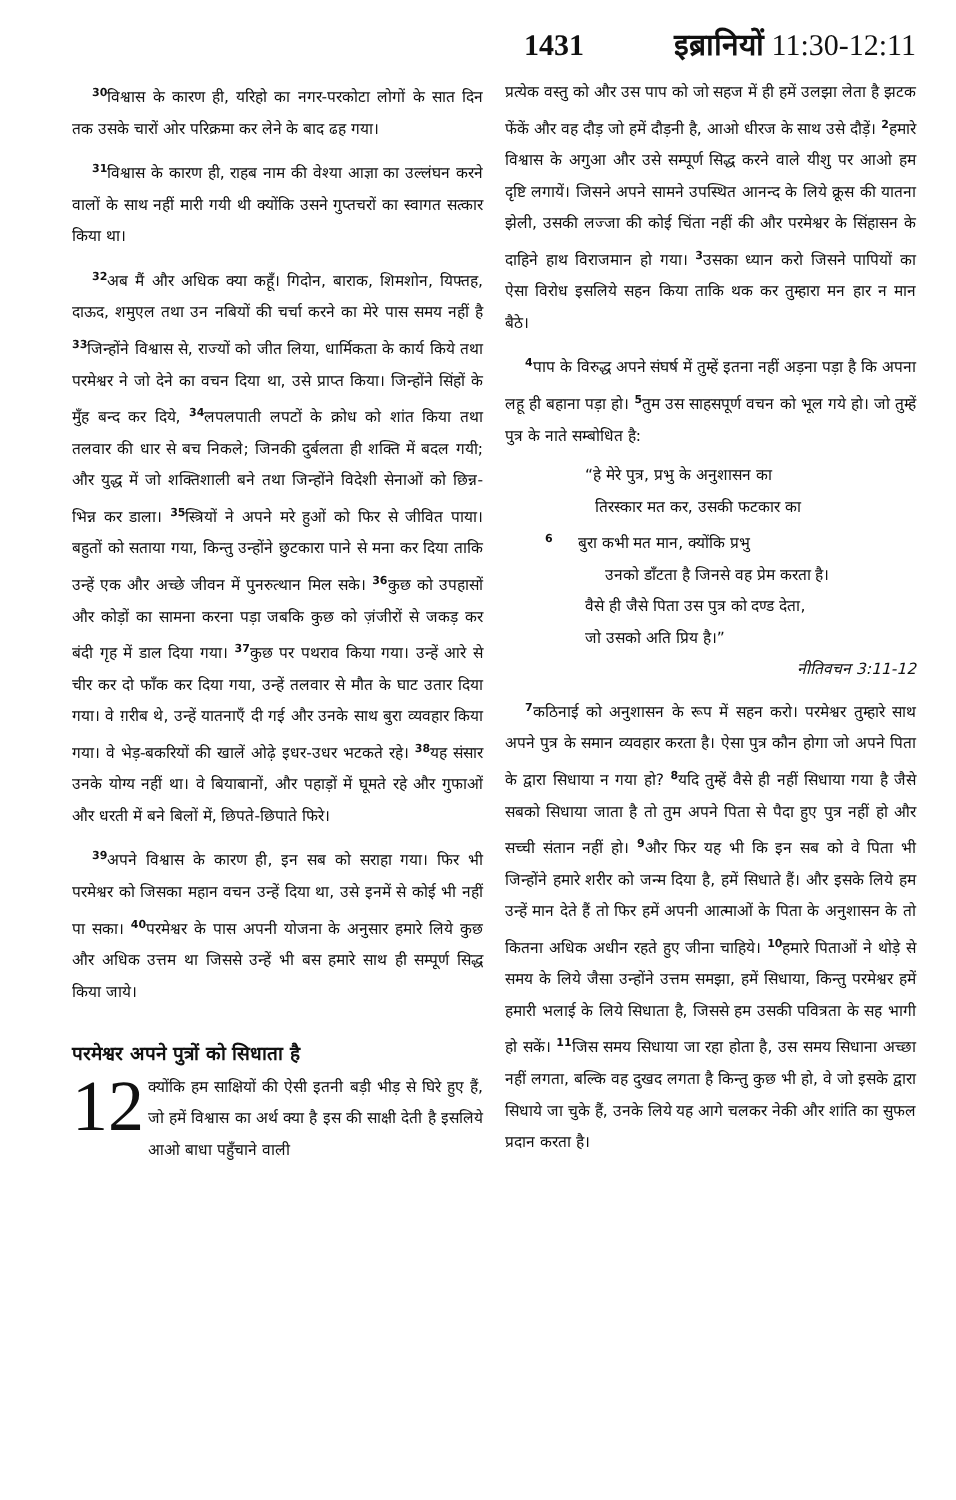1431 इब्रानियों 11:30-12:11
<sup>30</sup> विश्वास के कारण ही, यरिहो का नगर-परकोटा लोगों के सात दिन तक उसके चारों ओर परिक्रमा कर लेने के बाद ढह गया।
<sup>31</sup> विश्वास के कारण ही, राहब नाम की वेश्या आज्ञा का उल्लंघन करने वालों के साथ नहीं मारी गयी थी क्योंकि उसने गुप्तचरों का स्वागत सत्कार किया था।
<sup>32</sup> अब मैं और अधिक क्या कहूँ। गिदोन, बाराक, शिमशोन, यिफ्तह, दाऊद, शमुएल तथा उन नबियों की चर्चा करने का मेरे पास समय नहीं है <sup>33</sup>जिन्होंने विश्वास से, राज्यों को जीत लिया, धार्मिकता के कार्य किये तथा परमेश्वर ने जो देने का वचन दिया था, उसे प्राप्त किया। जिन्होंने सिंहों के मुँह बन्द कर दिये, <sup>34</sup>लपलपाती लपटों के क्रोध को शांत किया तथा तलवार की धार से बच निकले; जिनकी दुर्बलता ही शक्ति में बदल गयी; और युद्ध में जो शक्तिशाली बने तथा जिन्होंने विदेशी सेनाओं को छिन्न-भिन्न कर डाला। <sup>35</sup>स्त्रियों ने अपने मरे हुओं को फिर से जीवित पाया। बहुतों को सताया गया, किन्तु उन्होंने छुटकारा पाने से मना कर दिया ताकि उन्हें एक और अच्छे जीवन में पुनरुत्थान मिल सके। <sup>36</sup>कुछ को उपहासों और कोड़ों का सामना करना पड़ा जबकि कुछ को ज़ंजीरों से जकड़ कर बंदी गृह में डाल दिया गया। <sup>37</sup>कुछ पर पथराव किया गया। उन्हें आरे से चीर कर दो फाँक कर दिया गया, उन्हें तलवार से मौत के घाट उतार दिया गया। वे ग़रीब थे, उन्हें यातनाएँ दी गई और उनके साथ बुरा व्यवहार किया गया। वे भेड़-बकरियों की खालें ओढ़े इधर-उधर भटकते रहे। <sup>38</sup>यह संसार उनके योग्य नहीं था। वे बियाबानों, और पहाड़ों में घूमते रहे और गुफाओं और धरती में बने बिलों में, छिपते-छिपाते फिरे।
<sup>39</sup> अपने विश्वास के कारण ही, इन सब को सराहा गया। फिर भी परमेश्वर को जिसका महान वचन उन्हें दिया था, उसे इनमें से कोई भी नहीं पा सका। <sup>40</sup>परमेश्वर के पास अपनी योजना के अनुसार हमारे लिये कुछ और अधिक उत्तम था जिससे उन्हें भी बस हमारे साथ ही सम्पूर्ण सिद्ध किया जाये।
परमेश्वर अपने पुत्रों को सिधाता है
12 क्योंकि हम साक्षियों की ऐसी इतनी बड़ी भीड़ से घिरे हुए हैं, जो हमें विश्वास का अर्थ क्या है इस की साक्षी देती है इसलिये आओ बाधा पहुँचाने वाली
प्रत्येक वस्तु को और उस पाप को जो सहज में ही हमें उलझा लेता है झटक फेंकें और वह दौड़ जो हमें दौड़नी है, आओ धीरज के साथ उसे दौड़ें। <sup>2</sup>हमारे विश्वास के अगुआ और उसे सम्पूर्ण सिद्ध करने वाले यीशु पर आओ हम दृष्टि लगायें। जिसने अपने सामने उपस्थित आनन्द के लिये क्रूस की यातना झेली, उसकी लज्जा की कोई चिंता नहीं की और परमेश्वर के सिंहासन के दाहिने हाथ विराजमान हो गया। <sup>3</sup>उसका ध्यान करो जिसने पापियों का ऐसा विरोध इसलिये सहन किया ताकि थक कर तुम्हारा मन हार न मान बैठे।
<sup>4</sup> पाप के विरुद्ध अपने संघर्ष में तुम्हें इतना नहीं अड़ना पड़ा है कि अपना लहू ही बहाना पड़ा हो। <sup>5</sup>तुम उस साहसपूर्ण वचन को भूल गये हो। जो तुम्हें पुत्र के नाते सम्बोधित है:
“हे मेरे पुत्र, प्रभु के अनुशासन का
तिरस्कार मत कर, उसकी फटकार का
<sup>6</sup> बुरा कभी मत मान, क्योंकि प्रभु
उनको डाँटता है जिनसे वह प्रेम करता है।
वैसे ही जैसे पिता उस पुत्र को दण्ड देता,
जो उसको अति प्रिय है।”
नीतिवचन 3:11-12
<sup>7</sup> कठिनाई को अनुशासन के रूप में सहन करो। परमेश्वर तुम्हारे साथ अपने पुत्र के समान व्यवहार करता है। ऐसा पुत्र कौन होगा जो अपने पिता के द्वारा सिधाया न गया हो? <sup>8</sup>यदि तुम्हें वैसे ही नहीं सिधाया गया है जैसे सबको सिधाया जाता है तो तुम अपने पिता से पैदा हुए पुत्र नहीं हो और सच्ची संतान नहीं हो। <sup>9</sup>और फिर यह भी कि इन सब को वे पिता भी जिन्होंने हमारे शरीर को जन्म दिया है, हमें सिधाते हैं। और इसके लिये हम उन्हें मान देते हैं तो फिर हमें अपनी आत्माओं के पिता के अनुशासन के तो कितना अधिक अधीन रहते हुए जीना चाहिये। <sup>10</sup>हमारे पिताओं ने थोड़े से समय के लिये जैसा उन्होंने उत्तम समझा, हमें सिधाया, किन्तु परमेश्वर हमें हमारी भलाई के लिये सिधाता है, जिससे हम उसकी पवित्रता के सह भागी हो सकें। <sup>11</sup>जिस समय सिधाया जा रहा होता है, उस समय सिधाना अच्छा नहीं लगता, बल्कि वह दुखद लगता है किन्तु कुछ भी हो, वे जो इसके द्वारा सिधाये जा चुके हैं, उनके लिये यह आगे चलकर नेकी और शांति का सुफल प्रदान करता है।